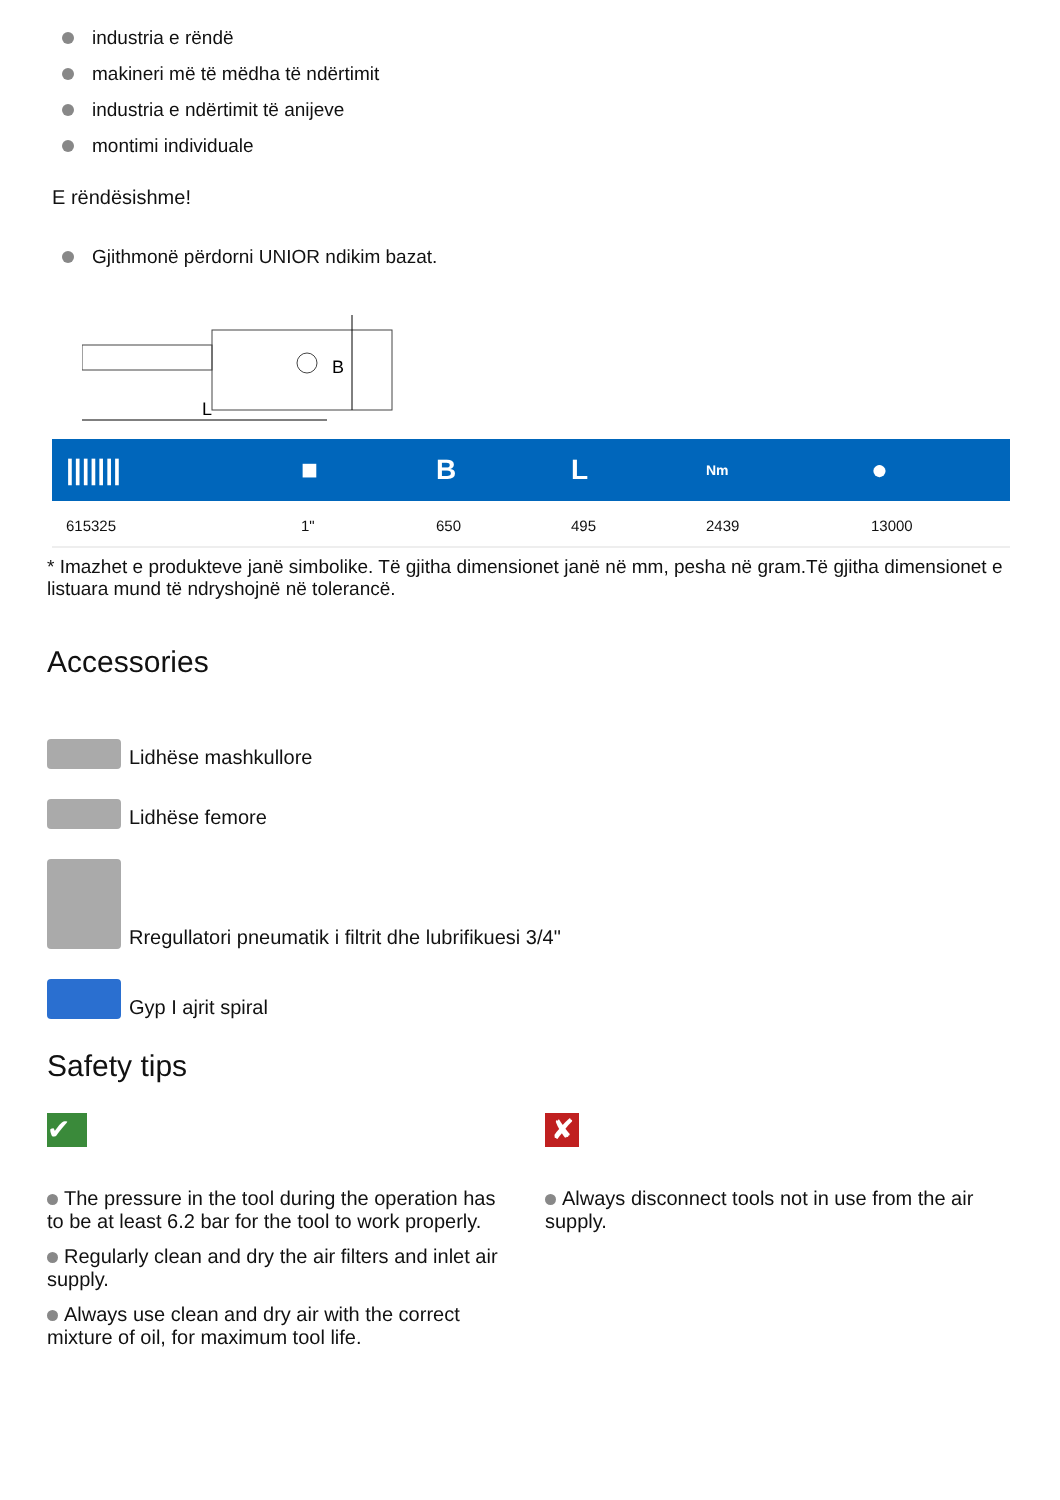industria e rëndë
makineri më të mëdha të ndërtimit
industria e ndërtimit të anijeve
montimi individuale
E rëndësishme!
Gjithmonë përdorni UNIOR ndikim bazat.
L
B
| /////// | ■ | B | L | Nm | ● |
| --- | --- | --- | --- | --- | --- |
| 615325 | 1" | 650 | 495 | 2439 | 13000 |
* Imazhet e produkteve janë simbolike. Të gjitha dimensionet janë në mm, pesha në gram.Të gjitha dimensionet e listuara mund të ndryshojnë në tolerancë.
Accessories
Lidhëse mashkullore
Lidhëse femore
Rregullatori pneumatik i filtrit dhe lubrifikuesi 3/4"
Gyp I ajrit spiral
Safety tips
✔
The pressure in the tool during the operation has to be at least 6.2 bar for the tool to work properly.
Regularly clean and dry the air filters and inlet air supply.
Always use clean and dry air with the correct mixture of oil, for maximum tool life.
✘
Always disconnect tools not in use from the air supply.